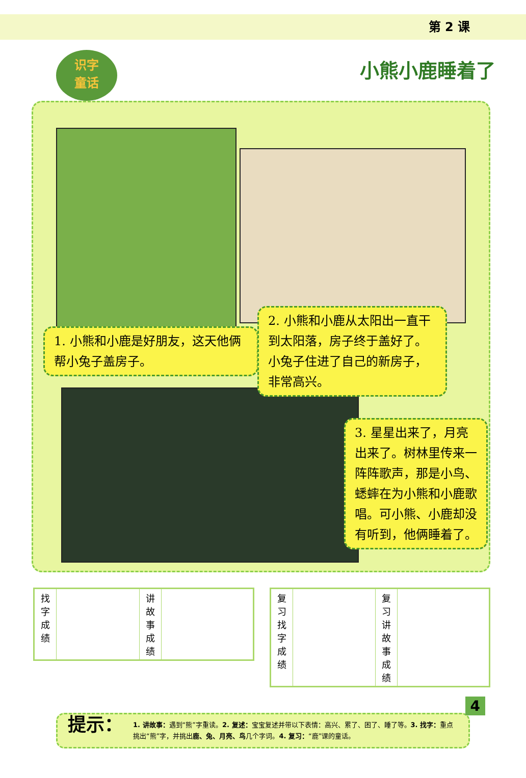第 2 课
识字
童话
小熊小鹿睡着了
1. 小熊和小鹿是好朋友，这天他俩帮小兔子盖房子。
2. 小熊和小鹿从太阳出一直干到太阳落，房子终于盖好了。小兔子住进了自己的新房子，非常高兴。
3. 星星出来了，月亮出来了。树林里传来一阵阵歌声，那是小鸟、蟋蟀在为小熊和小鹿歌唱。可小熊、小鹿却没有听到，他俩睡着了。
| 找字成绩 | | 讲故事成绩 | |
| 复习 找字成绩 | | 复习 讲故事成绩 | |
提示：
1. 讲故事：遇到“熊”字重读。2. 复述：宝宝复述并带以下表情：高兴、累了、困了、睡了等。3. 找字：重点挑出“熊”字，并挑出鹿、兔、月亮、鸟几个字词。4. 复习：“鹿”课的童话。
4